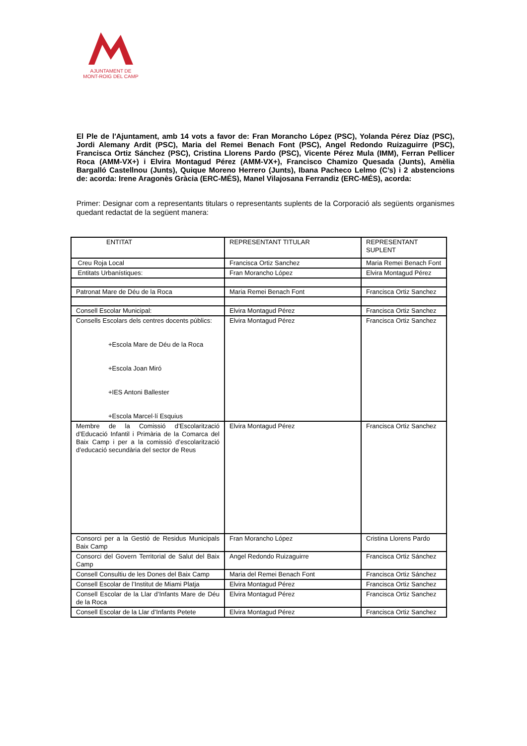AJUNTAMENT DE
MONT-ROIG DEL CAMP
El Ple de l'Ajuntament, amb 14 vots a favor de: Fran Morancho López (PSC), Yolanda Pérez Díaz (PSC), Jordi Alemany Ardit (PSC), Maria del Remei Benach Font (PSC), Angel Redondo Ruizaguirre (PSC), Francisca Ortiz Sánchez (PSC), Cristina Llorens Pardo (PSC), Vicente Pérez Mula (IMM), Ferran Pellicer Roca (AMM-VX+) i Elvira Montagud Pérez (AMM-VX+), Francisco Chamizo Quesada (Junts), Amèlia Bargalló Castellnou (Junts), Quique Moreno Herrero (Junts), Ibana Pacheco Lelmo (C’s) i 2 abstencions de: acorda: Irene Aragonès Gràcia (ERC-MÉS), Manel Vilajosana Ferrandiz (ERC-MÉS), acorda:
Primer: Designar com a representants titulars o representants suplents de la Corporació als següents organismes quedant redactat de la següent manera:
| ENTITAT | REPRESENTANT TITULAR | REPRESENTANT SUPLENT |
| Creu Roja Local | Francisca Ortiz Sanchez | Maria Remei Benach Font |
| Entitats Urbanístiques: | Fran Morancho López | Elvira Montagud Pérez |
| Patronat Mare de Déu de la Roca | Maria Remei Benach Font | Francisca Ortiz Sanchez |
| Consell Escolar Municipal: | Elvira Montagud Pérez | Francisca Ortiz Sanchez |
| Consells Escolars dels centres docents públics: +Escola Mare de Déu de la Roca +Escola Joan Miró +IES Antoni Ballester +Escola Marcel·lí Esquius | Elvira Montagud Pérez | Francisca Ortiz Sanchez |
| Membre de la Comissió d’Escolarització d’Educació Infantil i Primària de la Comarca del Baix Camp i per a la comissió d’escolarització d’educació secundària del sector de Reus | Elvira Montagud Pérez | Francisca Ortiz Sanchez |
| Consorci per a la Gestió de Residus Municipals Baix Camp | Fran Morancho López | Cristina Llorens Pardo |
| Consorci del Govern Territorial de Salut del Baix Camp | Angel Redondo Ruizaguirre | Francisca Ortiz Sánchez |
| Consell Consultiu de les Dones del Baix Camp | Maria del Remei Benach Font | Francisca Ortiz Sánchez |
| Consell Escolar de l’Institut de Miami Platja | Elvira Montagud Pérez | Francisca Ortiz Sanchez |
| Consell Escolar de la Llar d’Infants Mare de Déu de la Roca | Elvira Montagud Pérez | Francisca Ortiz Sanchez |
| Consell Escolar de la Llar d’Infants Petete | Elvira Montagud Pérez | Francisca Ortiz Sanchez |